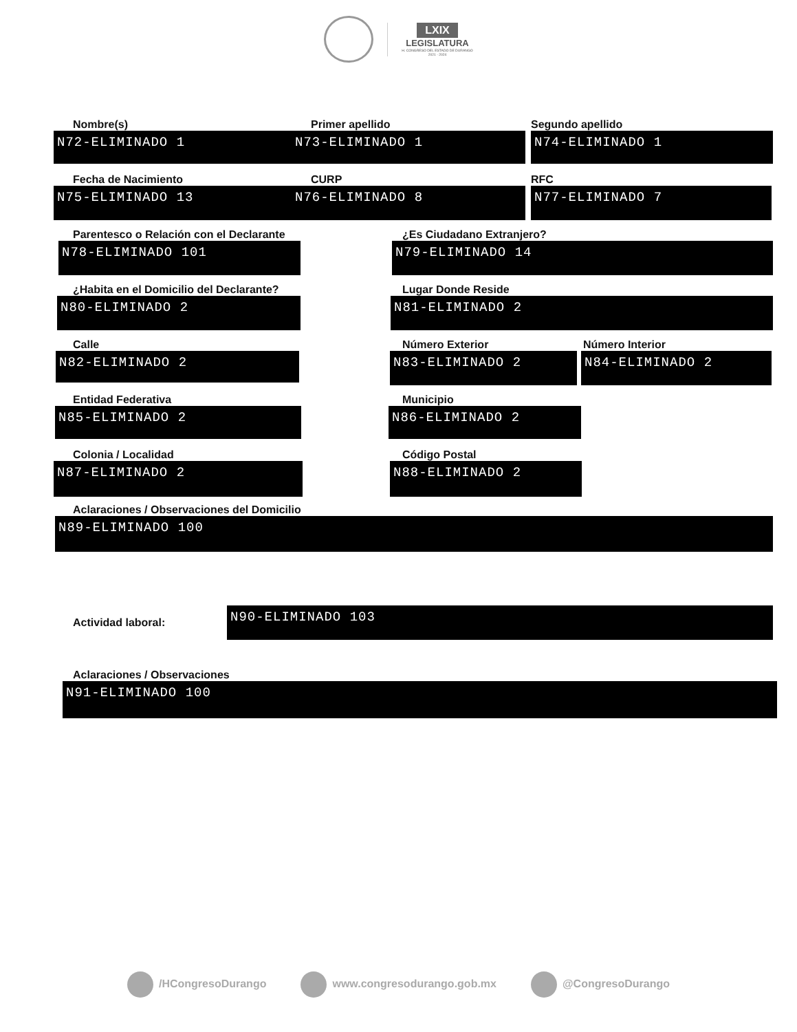LXIX
LEGISLATURA
H. CONGRESO DEL ESTADO DE DURANGO
2021 - 2024
Nombre(s)
N72-ELIMINADO 1
Primer apellido
N73-ELIMINADO 1
Segundo apellido
N74-ELIMINADO 1
Fecha de Nacimiento
N75-ELIMINADO 13
CURP
N76-ELIMINADO 8
RFC
N77-ELIMINADO 7
Parentesco o Relación con el Declarante
N78-ELIMINADO 101
¿Es Ciudadano Extranjero?
N79-ELIMINADO 14
¿Habita en el Domicilio del Declarante?
N80-ELIMINADO 2
Lugar Donde Reside
N81-ELIMINADO 2
Calle
N82-ELIMINADO 2
Número Exterior
N83-ELIMINADO 2
Número Interior
N84-ELIMINADO 2
Entidad Federativa
N85-ELIMINADO 2
Municipio
N86-ELIMINADO 2
Colonia / Localidad
N87-ELIMINADO 2
Código Postal
N88-ELIMINADO 2
Aclaraciones / Observaciones del Domicilio
N89-ELIMINADO 100
Actividad laboral:
N90-ELIMINADO 103
Aclaraciones / Observaciones
N91-ELIMINADO 100
/HCongresoDurango www.congresodurango.gob.mx @CongresoDurango